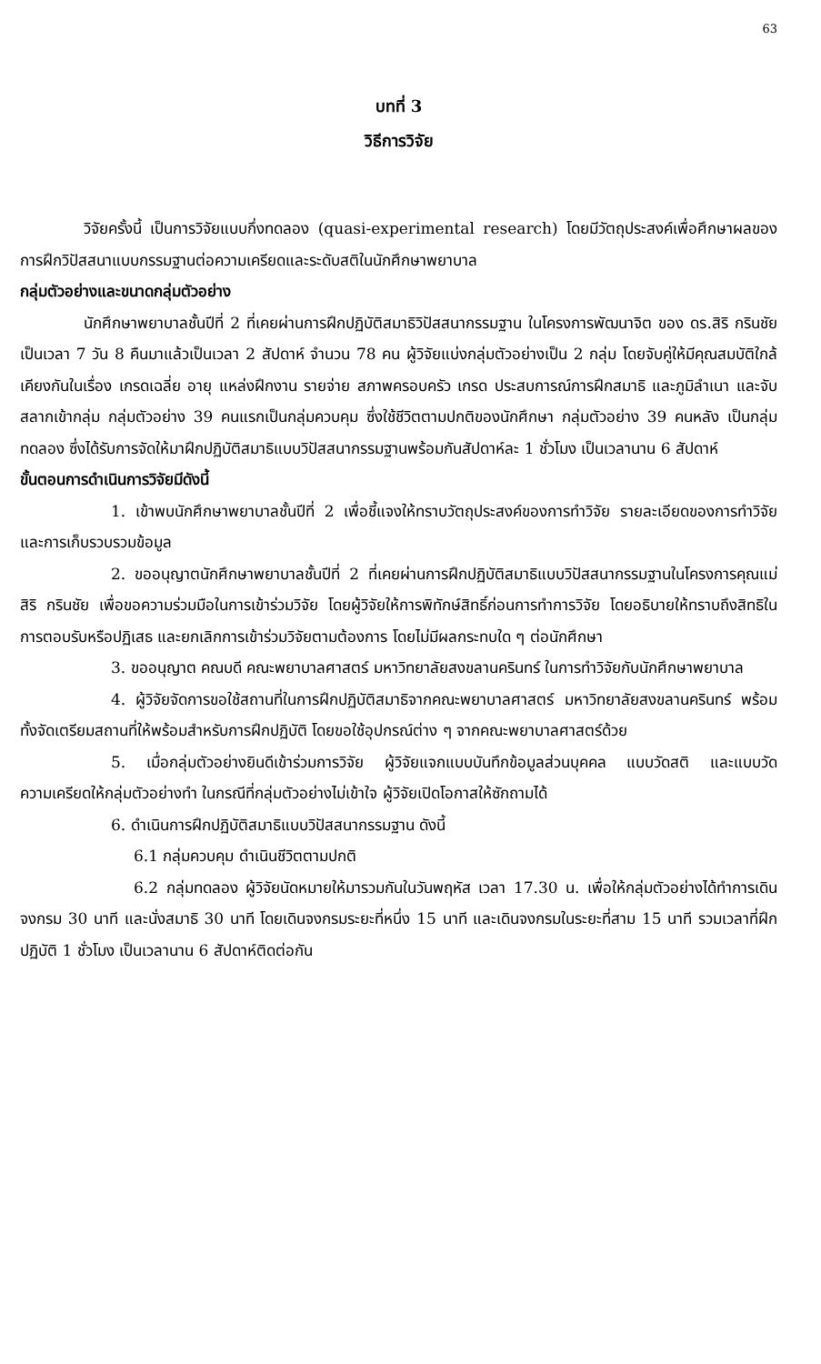63
บทที่ 3
วิธีการวิจัย
วิจัยครั้งนี้ เป็นการวิจัยแบบกึ่งทดลอง (quasi-experimental research) โดยมีวัตถุประสงค์เพื่อศึกษาผลของการฝึกวิปัสสนาแบบกรรมฐานต่อความเครียดและระดับสติในนักศึกษาพยาบาล
กลุ่มตัวอย่างและขนาดกลุ่มตัวอย่าง
นักศึกษาพยาบาลชั้นปีที่ 2 ที่เคยผ่านการฝึกปฏิบัติสมาธิวิปัสสนากรรมฐาน ในโครงการพัฒนาจิต ของ ดร.สิริ กรินชัย เป็นเวลา 7 วัน 8 คืนมาแล้วเป็นเวลา 2 สัปดาห์ จำนวน 78 คน ผู้วิจัยแบ่งกลุ่มตัวอย่างเป็น 2 กลุ่ม โดยจับคู่ให้มีคุณสมบัติใกล้เคียงกันในเรื่อง เกรดเฉลี่ย อายุ แหล่งฝึกงาน รายจ่าย สภาพครอบครัว เกรด ประสบการณ์การฝึกสมาธิ และภูมิลำเนา และจับสลากเข้ากลุ่ม กลุ่มตัวอย่าง 39 คนแรกเป็นกลุ่มควบคุม ซึ่งใช้ชีวิตตามปกติของนักศึกษา กลุ่มตัวอย่าง 39 คนหลัง เป็นกลุ่มทดลอง ซึ่งได้รับการจัดให้มาฝึกปฏิบัติสมาธิแบบวิปัสสนากรรมฐานพร้อมกันสัปดาห์ละ 1 ชั่วโมง เป็นเวลานาน 6 สัปดาห์
ขั้นตอนการดำเนินการวิจัยมีดังนี้
1. เข้าพบนักศึกษาพยาบาลชั้นปีที่ 2 เพื่อชี้แจงให้ทราบวัตถุประสงค์ของการทำวิจัย รายละเอียดของการทำวิจัย และการเก็บรวบรวมข้อมูล
2. ขออนุญาตนักศึกษาพยาบาลชั้นปีที่ 2 ที่เคยผ่านการฝึกปฏิบัติสมาธิแบบวิปัสสนากรรมฐานในโครงการคุณแม่ สิริ กรินชัย เพื่อขอความร่วมมือในการเข้าร่วมวิจัย โดยผู้วิจัยให้การพิทักษ์สิทธิ์ก่อนการทำการวิจัย โดยอธิบายให้ทราบถึงสิทธิในการตอบรับหรือปฏิเสธ และยกเลิกการเข้าร่วมวิจัยตามต้องการ โดยไม่มีผลกระทบใด ๆ ต่อนักศึกษา
3. ขออนุญาต คณบดี คณะพยาบาลศาสตร์ มหาวิทยาลัยสงขลานครินทร์ ในการทำวิจัยกับนักศึกษาพยาบาล
4. ผู้วิจัยจัดการขอใช้สถานที่ในการฝึกปฏิบัติสมาธิจากคณะพยาบาลศาสตร์ มหาวิทยาลัยสงขลานครินทร์ พร้อมทั้งจัดเตรียมสถานที่ให้พร้อมสำหรับการฝึกปฏิบัติ โดยขอใช้อุปกรณ์ต่าง ๆ จากคณะพยาบาลศาสตร์ด้วย
5. เมื่อกลุ่มตัวอย่างยินดีเข้าร่วมการวิจัย ผู้วิจัยแจกแบบบันทึกข้อมูลส่วนบุคคล แบบวัดสติ และแบบวัดความเครียดให้กลุ่มตัวอย่างทำ ในกรณีที่กลุ่มตัวอย่างไม่เข้าใจ ผู้วิจัยเปิดโอกาสให้ซักถามได้
6. ดำเนินการฝึกปฏิบัติสมาธิแบบวิปัสสนากรรมฐาน ดังนี้
6.1 กลุ่มควบคุม ดำเนินชีวิตตามปกติ
6.2 กลุ่มทดลอง ผู้วิจัยนัดหมายให้มารวมกันในวันพฤหัส เวลา 17.30 น. เพื่อให้กลุ่มตัวอย่างได้ทำการเดินจงกรม 30 นาที และนั่งสมาธิ 30 นาที โดยเดินจงกรมระยะที่หนึ่ง 15 นาที และเดินจงกรมในระยะที่สาม 15 นาที รวมเวลาที่ฝึกปฏิบัติ 1 ชั่วโมง เป็นเวลานาน 6 สัปดาห์ติดต่อกัน